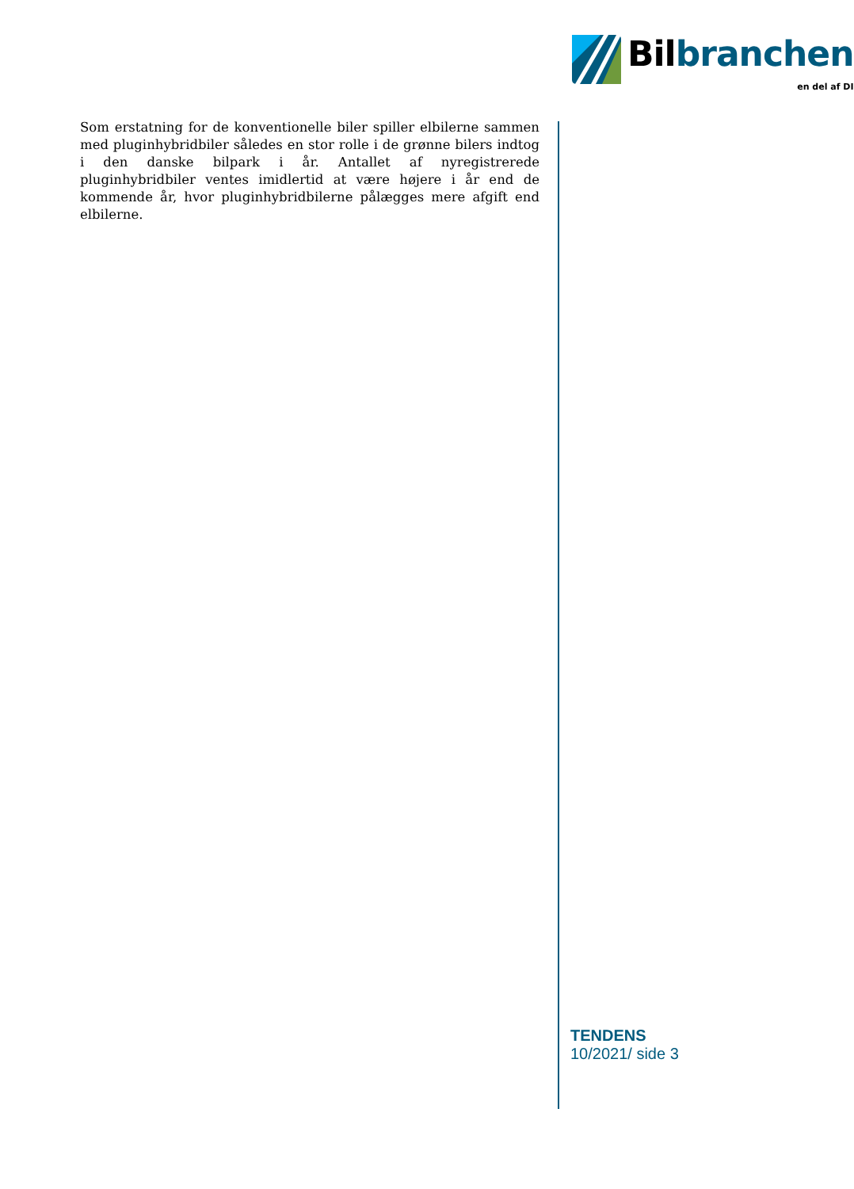Bilbranchen
en del af DI
Som erstatning for de konventionelle biler spiller elbilerne sammen med pluginhybridbiler således en stor rolle i de grønne bilers indtog i den danske bilpark i år. Antallet af nyregistrerede pluginhybridbiler ventes imidlertid at være højere i år end de kommende år, hvor pluginhybridbilerne pålægges mere afgift end elbilerne.
TENDENS
10/2021/ side 3